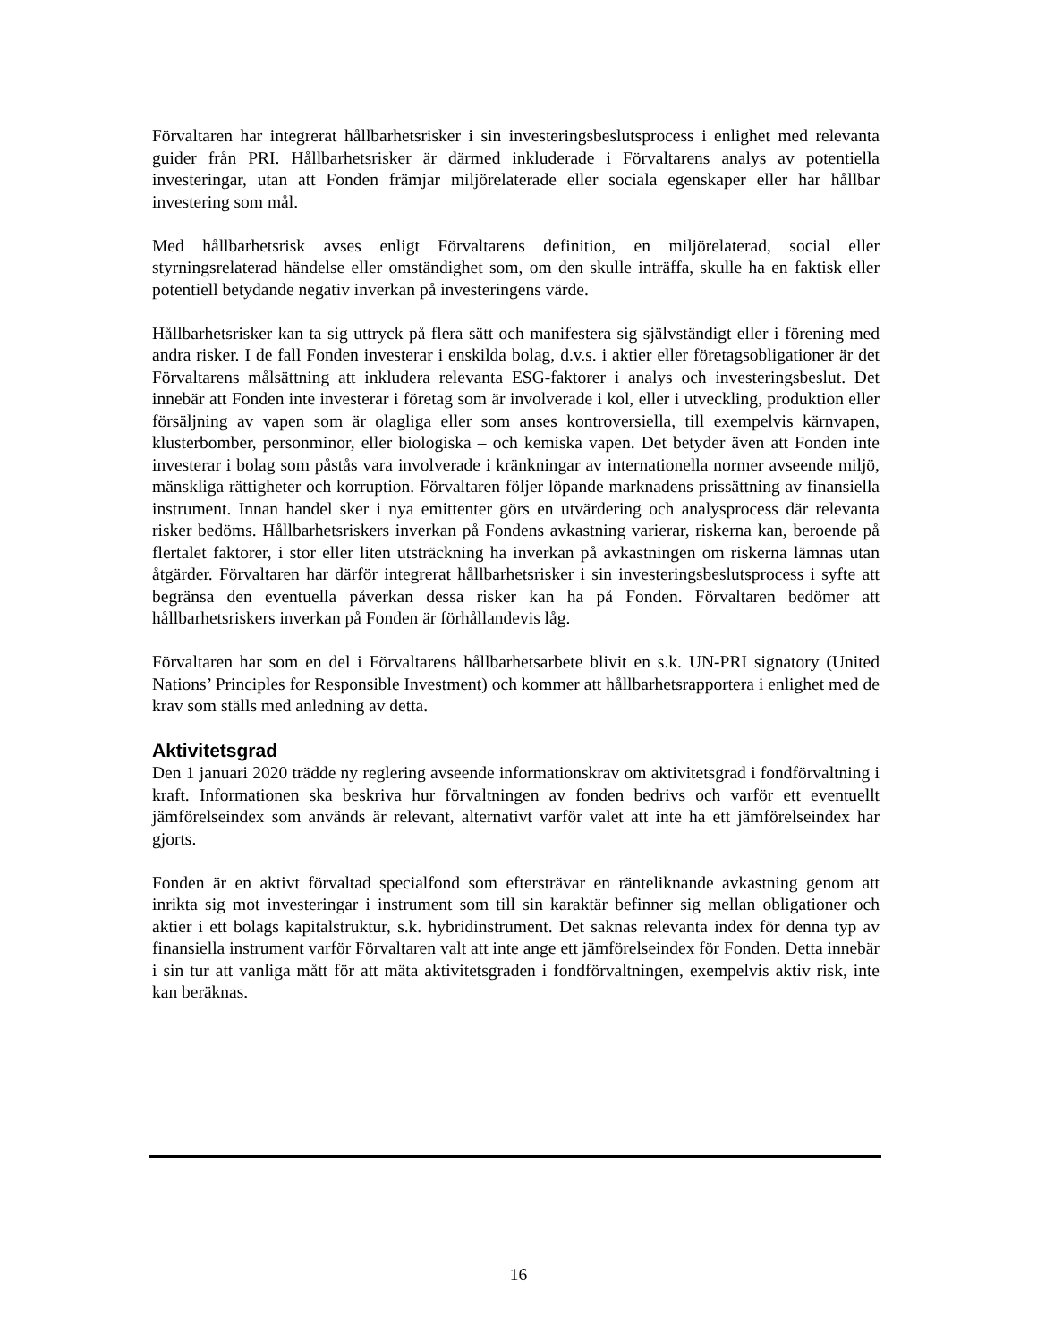Förvaltaren har integrerat hållbarhetsrisker i sin investeringsbeslutsprocess i enlighet med relevanta guider från PRI. Hållbarhetsrisker är därmed inkluderade i Förvaltarens analys av potentiella investeringar, utan att Fonden främjar miljörelaterade eller sociala egenskaper eller har hållbar investering som mål.
Med hållbarhetsrisk avses enligt Förvaltarens definition, en miljörelaterad, social eller styrningsrelaterad händelse eller omständighet som, om den skulle inträffa, skulle ha en faktisk eller potentiell betydande negativ inverkan på investeringens värde.
Hållbarhetsrisker kan ta sig uttryck på flera sätt och manifestera sig självständigt eller i förening med andra risker. I de fall Fonden investerar i enskilda bolag, d.v.s. i aktier eller företagsobligationer är det Förvaltarens målsättning att inkludera relevanta ESG-faktorer i analys och investeringsbeslut. Det innebär att Fonden inte investerar i företag som är involverade i kol, eller i utveckling, produktion eller försäljning av vapen som är olagliga eller som anses kontroversiella, till exempelvis kärnvapen, klusterbomber, personminor, eller biologiska – och kemiska vapen. Det betyder även att Fonden inte investerar i bolag som påstås vara involverade i kränkningar av internationella normer avseende miljö, mänskliga rättigheter och korruption. Förvaltaren följer löpande marknadens prissättning av finansiella instrument. Innan handel sker i nya emittenter görs en utvärdering och analysprocess där relevanta risker bedöms. Hållbarhetsriskers inverkan på Fondens avkastning varierar, riskerna kan, beroende på flertalet faktorer, i stor eller liten utsträckning ha inverkan på avkastningen om riskerna lämnas utan åtgärder. Förvaltaren har därför integrerat hållbarhetsrisker i sin investeringsbeslutsprocess i syfte att begränsa den eventuella påverkan dessa risker kan ha på Fonden. Förvaltaren bedömer att hållbarhetsriskers inverkan på Fonden är förhållandevis låg.
Förvaltaren har som en del i Förvaltarens hållbarhetsarbete blivit en s.k. UN-PRI signatory (United Nations’ Principles for Responsible Investment) och kommer att hållbarhetsrapportera i enlighet med de krav som ställs med anledning av detta.
Aktivitetsgrad
Den 1 januari 2020 trädde ny reglering avseende informationskrav om aktivitetsgrad i fondförvaltning i kraft. Informationen ska beskriva hur förvaltningen av fonden bedrivs och varför ett eventuellt jämförelseindex som används är relevant, alternativt varför valet att inte ha ett jämförelseindex har gjorts.
Fonden är en aktivt förvaltad specialfond som eftersträvar en ränteliknande avkastning genom att inrikta sig mot investeringar i instrument som till sin karaktär befinner sig mellan obligationer och aktier i ett bolags kapitalstruktur, s.k. hybridinstrument. Det saknas relevanta index för denna typ av finansiella instrument varför Förvaltaren valt att inte ange ett jämförelseindex för Fonden. Detta innebär i sin tur att vanliga mått för att mäta aktivitetsgraden i fondförvaltningen, exempelvis aktiv risk, inte kan beräknas.
16